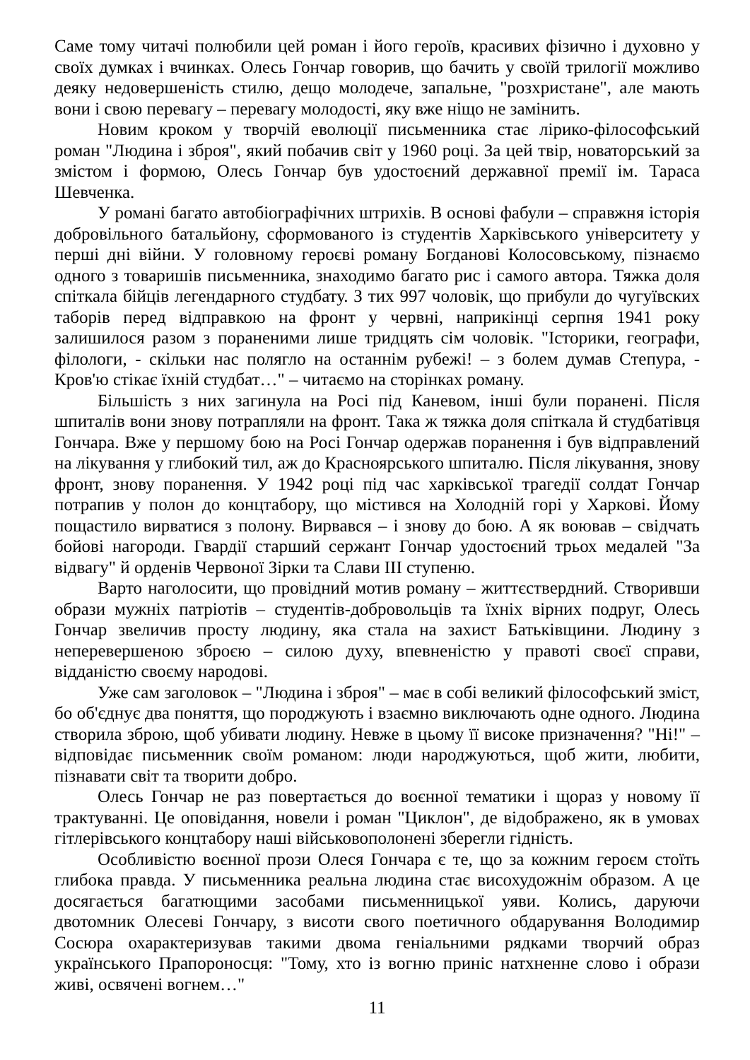Саме тому читачі полюбили цей роман і його героїв, красивих фізично і духовно у своїх думках і вчинках. Олесь Гончар говорив, що бачить у своїй трилогії можливо деяку недовершеність стилю, дещо молодече, запальне, "розхристане", але мають вони і свою перевагу – перевагу молодості, яку вже ніщо не замінить.
Новим кроком у творчій еволюції письменника стає лірико-філософський роман "Людина і зброя", який побачив світ у 1960 році. За цей твір, новаторський за змістом і формою, Олесь Гончар був удостоєний державної премії ім. Тараса Шевченка.
У романі багато автобіографічних штрихів. В основі фабули – справжня історія добровільного батальйону, сформованого із студентів Харківського університету у перші дні війни. У головному героєві роману Богданові Колосовському, пізнаємо одного з товаришів письменника, знаходимо багато рис і самого автора. Тяжка доля спіткала бійців легендарного студбату. З тих 997 чоловік, що прибули до чугуївских таборів перед відправкою на фронт у червні, наприкінці серпня 1941 року залишилося разом з пораненими лише тридцять сім чоловік. "Історики, географи, філологи, - скільки нас полягло на останнім рубежі! – з болем думав Степура, - Кров'ю стікає їхній студбат…" – читаємо на сторінках роману.
Більшість з них загинула на Росі під Каневом, інші були поранені. Після шпиталів вони знову потрапляли на фронт. Така ж тяжка доля спіткала й студбатівця Гончара. Вже у першому бою на Росі Гончар одержав поранення і був відправлений на лікування у глибокий тил, аж до Красноярського шпиталю. Після лікування, знову фронт, знову поранення. У 1942 році під час харківської трагедії солдат Гончар потрапив у полон до концтабору, що містився на Холодній горі у Харкові. Йому пощастило вирватися з полону. Вирвався – і знову до бою. А як воював – свідчать бойові нагороди. Гвардії старший сержант Гончар удостоєний трьох медалей "За відвагу" й орденів Червоної Зірки та Слави ІІІ ступеню.
Варто наголосити, що провідний мотив роману – життєствердний. Створивши образи мужніх патріотів – студентів-добровольців та їхніх вірних подруг, Олесь Гончар звеличив просту людину, яка стала на захист Батьківщини. Людину з неперевершеною зброєю – силою духу, впевненістю у правоті своєї справи, відданістю своєму народові.
Уже сам заголовок – "Людина і зброя" – має в собі великий філософський зміст, бо об'єднує два поняття, що породжують і взаємно виключають одне одного. Людина створила зброю, щоб убивати людину. Невже в цьому її високе призначення? "Ні!" – відповідає письменник своїм романом: люди народжуються, щоб жити, любити, пізнавати світ та творити добро.
Олесь Гончар не раз повертається до воєнної тематики і щораз у новому її трактуванні. Це оповідання, новели і роман "Циклон", де відображено, як в умовах гітлерівського концтабору наші військовополонені зберегли гідність.
Особливістю воєнної прози Олеся Гончара є те, що за кожним героєм стоїть глибока правда. У письменника реальна людина стає висохудожнім образом. А це досягається багатющими засобами письменницької уяви. Колись, даруючи двотомник Олесеві Гончару, з висоти свого поетичного обдарування Володимир Сосюра охарактеризував такими двома геніальними рядками творчий образ українського Прапороносця: "Тому, хто із вогню приніс натхненне слово і образи живі, освячені вогнем…"
11